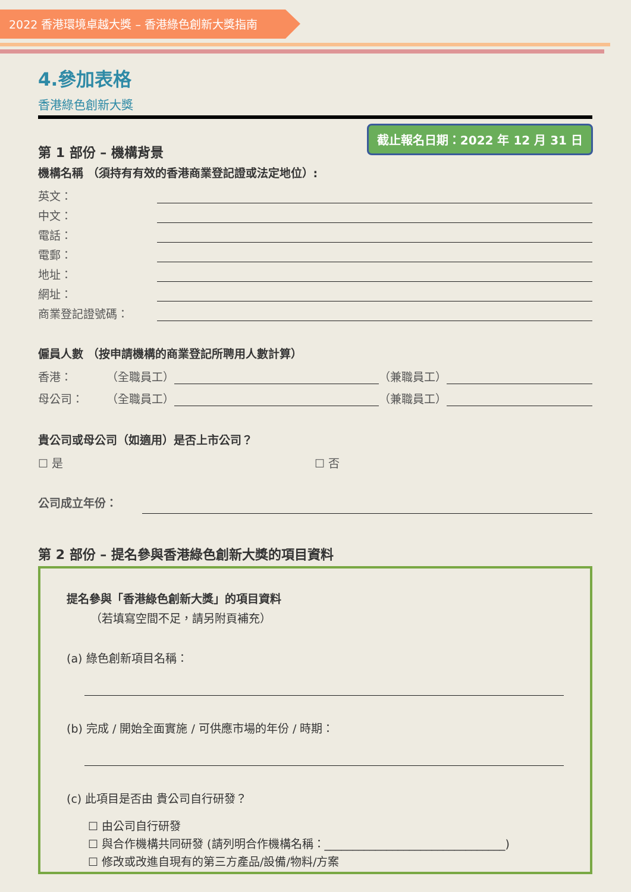2022 香港環境卓越大獎 – 香港綠色創新大獎指南
4.參加表格
香港綠色創新大獎
截止報名日期：2022 年 12 月 31 日
第 1 部份 – 機構背景
機構名稱 （須持有有效的香港商業登記證或法定地位）:
英文：
中文：
電話：
電郵：
地址：
網址：
商業登記證號碼：
僱員人數 （按申請機構的商業登記所聘用人數計算）
香港： （全職員工） （兼職員工）
母公司： （全職員工） （兼職員工）
貴公司或母公司（如適用）是否上市公司？
☐ 是 ☐ 否
公司成立年份：
第 2 部份 – 提名參與香港綠色創新大獎的項目資料
提名參與「香港綠色創新大獎」的項目資料
（若填寫空間不足，請另附頁補充）
(a) 綠色創新項目名稱：
(b) 完成 / 開始全面實施 / 可供應市場的年份 / 時期：
(c) 此項目是否由 貴公司自行研發？
☐ 由公司自行研發
☐ 與合作機構共同研發 (請列明合作機構名稱：________________________________)
☐ 修改或改進自現有的第三方產品/設備/物料/方案